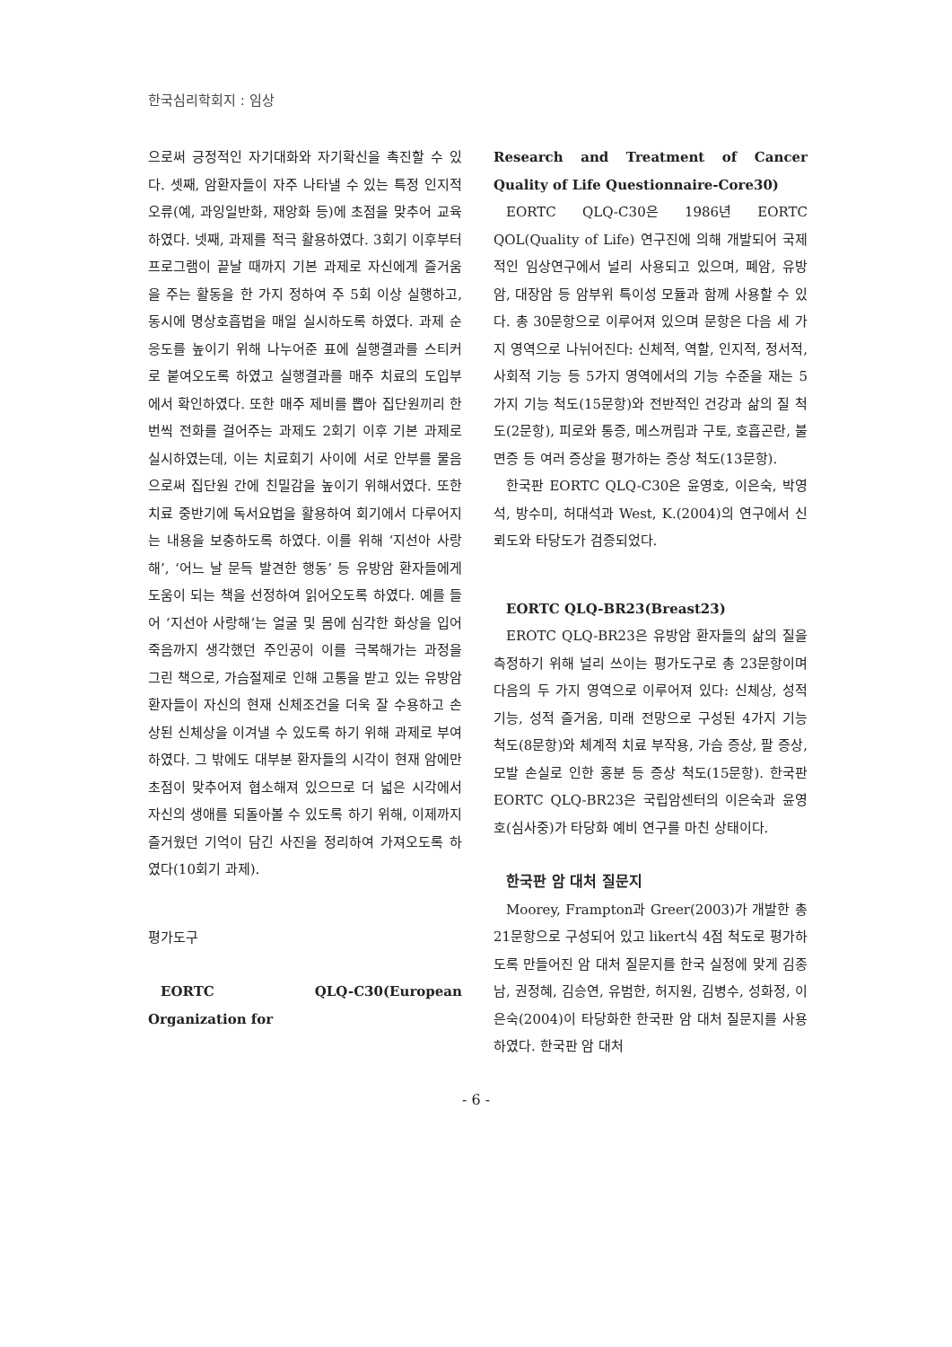한국심리학회지 : 임상
으로써 긍정적인 자기대화와 자기확신을 촉진할 수 있다. 셋째, 암환자들이 자주 나타낼 수 있는 특정 인지적 오류(예, 과잉일반화, 재앙화 등)에 초점을 맞추어 교육하였다. 넷째, 과제를 적극 활용하였다. 3회기 이후부터 프로그램이 끝날 때까지 기본 과제로 자신에게 즐거움을 주는 활동을 한 가지 정하여 주 5회 이상 실행하고, 동시에 명상호흡법을 매일 실시하도록 하였다. 과제 순응도를 높이기 위해 나누어준 표에 실행결과를 스티커로 붙여오도록 하였고 실행결과를 매주 치료의 도입부에서 확인하였다. 또한 매주 제비를 뽑아 집단원끼리 한 번씩 전화를 걸어주는 과제도 2회기 이후 기본 과제로 실시하였는데, 이는 치료회기 사이에 서로 안부를 물음으로써 집단원 간에 친밀감을 높이기 위해서였다. 또한 치료 중반기에 독서요법을 활용하여 회기에서 다루어지는 내용을 보충하도록 하였다. 이를 위해 ‘지선아 사랑해’, ‘어느 날 문득 발견한 행동’ 등 유방암 환자들에게 도움이 되는 책을 선정하여 읽어오도록 하였다. 예를 들어 ‘지선아 사랑해’는 얼굴 및 몸에 심각한 화상을 입어 죽음까지 생각했던 주인공이 이를 극복해가는 과정을 그린 책으로, 가슴절제로 인해 고통을 받고 있는 유방암 환자들이 자신의 현재 신체조건을 더욱 잘 수용하고 손상된 신체상을 이겨낼 수 있도록 하기 위해 과제로 부여하였다. 그 밖에도 대부분 환자들의 시각이 현재 암에만 초점이 맞추어져 협소해져 있으므로 더 넓은 시각에서 자신의 생애를 되돌아볼 수 있도록 하기 위해, 이제까지 즐거웠던 기억이 담긴 사진을 정리하여 가져오도록 하였다(10회기 과제).
평가도구
EORTC QLQ-C30(European Organization for
Research and Treatment of Cancer Quality of Life Questionnaire-Core30)
EORTC QLQ-C30은 1986년 EORTC QOL(Quality of Life) 연구진에 의해 개발되어 국제적인 임상연구에서 널리 사용되고 있으며, 폐암, 유방암, 대장암 등 암부위 특이성 모듈과 함께 사용할 수 있다. 총 30문항으로 이루어져 있으며 문항은 다음 세 가지 영역으로 나뉘어진다: 신체적, 역할, 인지적, 정서적, 사회적 기능 등 5가지 영역에서의 기능 수준을 재는 5가지 기능 척도(15문항)와 전반적인 건강과 삶의 질 척도(2문항), 피로와 통증, 메스꺼림과 구토, 호흡곤란, 불면증 등 여러 증상을 평가하는 증상 척도(13문항).
한국판 EORTC QLQ-C30은 윤영호, 이은숙, 박영석, 방수미, 허대석과 West, K.(2004)의 연구에서 신뢰도와 타당도가 검증되었다.
EORTC QLQ-BR23(Breast23)
EROTC QLQ-BR23은 유방암 환자들의 삶의 질을 측정하기 위해 널리 쓰이는 평가도구로 총 23문항이며 다음의 두 가지 영역으로 이루어져 있다: 신체상, 성적 기능, 성적 즐거움, 미래 전망으로 구성된 4가지 기능 척도(8문항)와 체계적 치료 부작용, 가슴 증상, 팔 증상, 모발 손실로 인한 홍분 등 증상 척도(15문항). 한국판 EORTC QLQ-BR23은 국립암센터의 이은숙과 윤영호(심사중)가 타당화 예비 연구를 마친 상태이다.
한국판 암 대처 질문지
Moorey, Frampton과 Greer(2003)가 개발한 총 21문항으로 구성되어 있고 likert식 4점 척도로 평가하도록 만들어진 암 대처 질문지를 한국 실정에 맞게 김종남, 권정혜, 김승연, 유범한, 허지원, 김병수, 성화정, 이은숙(2004)이 타당화한 한국판 암 대처 질문지를 사용하였다. 한국판 암 대처
- 6 -